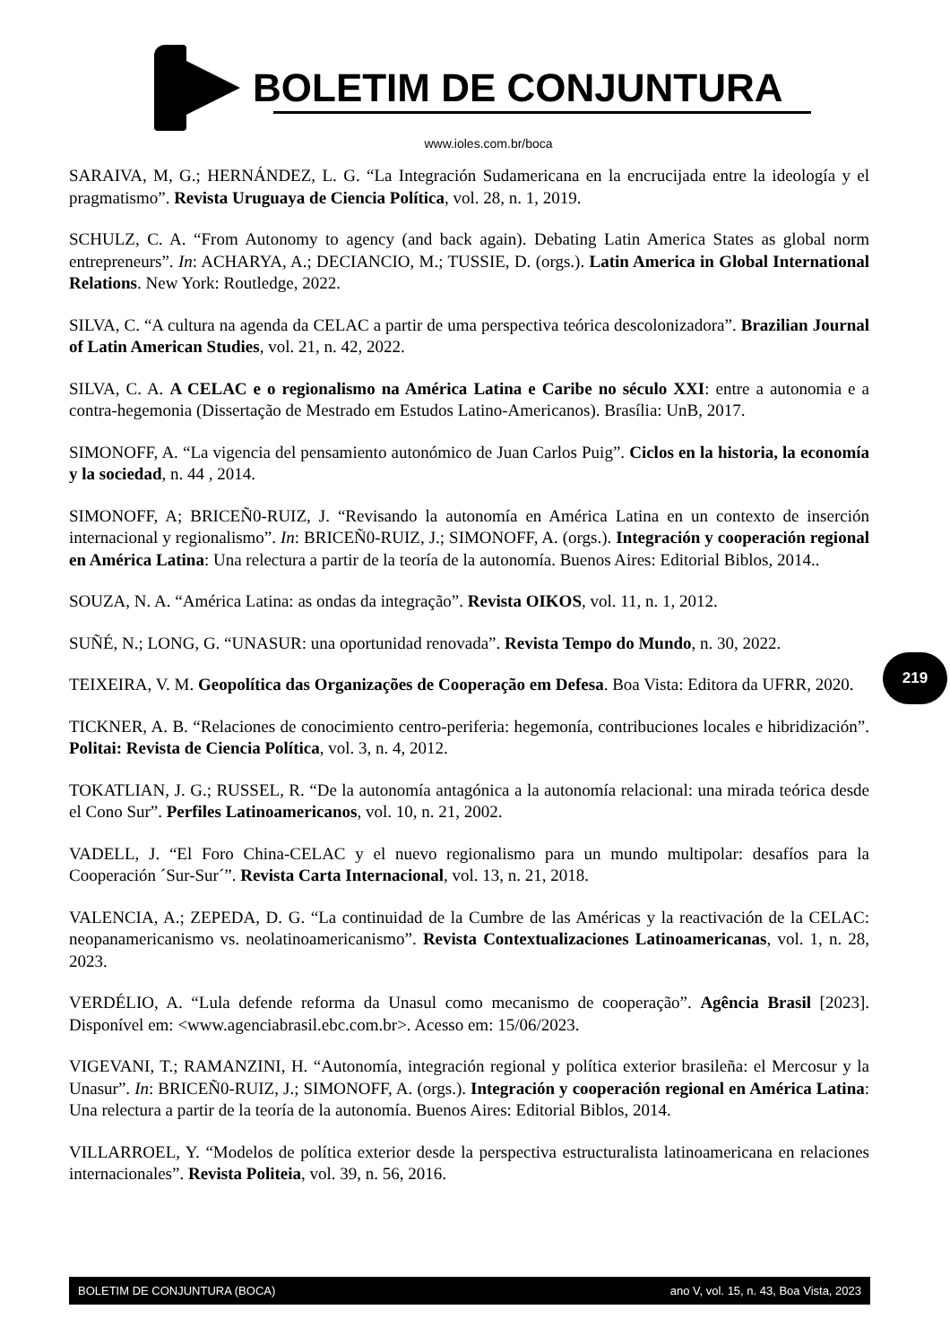BOLETIM DE CONJUNTURA
www.ioles.com.br/boca
SARAIVA, M, G.; HERNÁNDEZ, L. G. “La Integración Sudamericana en la encrucijada entre la ideología y el pragmatismo”. Revista Uruguaya de Ciencia Política, vol. 28, n. 1, 2019.
SCHULZ, C. A. “From Autonomy to agency (and back again). Debating Latin America States as global norm entrepreneurs”. In: ACHARYA, A.; DECIANCIO, M.; TUSSIE, D. (orgs.). Latin America in Global International Relations. New York: Routledge, 2022.
SILVA, C. “A cultura na agenda da CELAC a partir de uma perspectiva teórica descolonizadora”. Brazilian Journal of Latin American Studies, vol. 21, n. 42, 2022.
SILVA, C. A. A CELAC e o regionalismo na América Latina e Caribe no século XXI: entre a autonomia e a contra-hegemonia (Dissertação de Mestrado em Estudos Latino-Americanos). Brasília: UnB, 2017.
SIMONOFF, A. “La vigencia del pensamiento autonómico de Juan Carlos Puig”. Ciclos en la historia, la economía y la sociedad, n. 44 , 2014.
SIMONOFF, A; BRICEÑ0-RUIZ, J. “Revisando la autonomía en América Latina en un contexto de inserción internacional y regionalismo”. In: BRICEÑ0-RUIZ, J.; SIMONOFF, A. (orgs.). Integración y cooperación regional en América Latina: Una relectura a partir de la teoría de la autonomía. Buenos Aires: Editorial Biblos, 2014..
SOUZA, N. A. “América Latina: as ondas da integração”. Revista OIKOS, vol. 11, n. 1, 2012.
SUÑÉ, N.; LONG, G. “UNASUR: una oportunidad renovada”. Revista Tempo do Mundo, n. 30, 2022.
TEIXEIRA, V. M. Geopolítica das Organizações de Cooperação em Defesa. Boa Vista: Editora da UFRR, 2020.
TICKNER, A. B. “Relaciones de conocimiento centro-periferia: hegemonía, contribuciones locales e hibridización”. Politai: Revista de Ciencia Política, vol. 3, n. 4, 2012.
TOKATLIAN, J. G.; RUSSEL, R. “De la autonomía antagónica a la autonomía relacional: una mirada teórica desde el Cono Sur”. Perfiles Latinoamericanos, vol. 10, n. 21, 2002.
VADELL, J. “El Foro China-CELAC y el nuevo regionalismo para un mundo multipolar: desafíos para la Cooperación ´Sur-Sur´”. Revista Carta Internacional, vol. 13, n. 21, 2018.
VALENCIA, A.; ZEPEDA, D. G. “La continuidad de la Cumbre de las Américas y la reactivación de la CELAC: neopanamericanismo vs. neolatinoamericanismo”. Revista Contextualizaciones Latinoamericanas, vol. 1, n. 28, 2023.
VERDÉLIO, A. “Lula defende reforma da Unasul como mecanismo de cooperação”. Agência Brasil [2023]. Disponível em: <www.agenciabrasil.ebc.com.br>. Acesso em: 15/06/2023.
VIGEVANI, T.; RAMANZINI, H. “Autonomía, integración regional y política exterior brasileña: el Mercosur y la Unasur”. In: BRICEÑ0-RUIZ, J.; SIMONOFF, A. (orgs.). Integración y cooperación regional en América Latina: Una relectura a partir de la teoría de la autonomía. Buenos Aires: Editorial Biblos, 2014.
VILLARROEL, Y. “Modelos de política exterior desde la perspectiva estructuralista latinoamericana en relaciones internacionales”. Revista Politeia, vol. 39, n. 56, 2016.
219
BOLETIM DE CONJUNTURA (BOCA) ano V, vol. 15, n. 43, Boa Vista, 2023